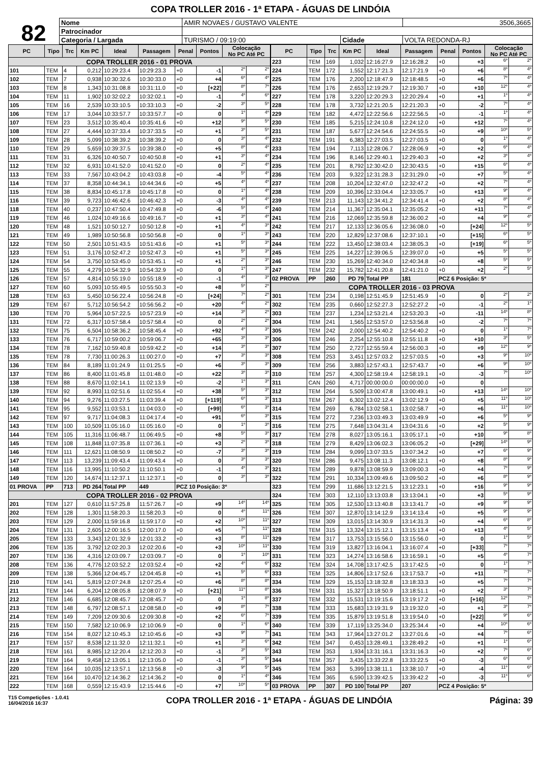COPA TROLLER 2016 - 1ª ETAPA - ÁGUAS DE LINDÓIA
82
| Nome | AMIR NOVAES / GUSTAVO VALENTE | | | 3506,3665 |
| Patrocinador | | | | |
| Categoria / Largada | TURISMO / 09:19:00 | Cidade | VOLTA REDONDA-RJ | |
| PC | Tipo | Trc | Km PC | Ideal | Passagem | Penal | Pontos | Colocação No PC Até PC | |
| --- | --- | --- | --- | --- | --- | --- | --- | --- | --- |
| COPA TROLLER 2016 - 01 PROVA | | | | | | | | | |
| 101 | TEM | 4 | 0,212 | 10:29:23.4 | 10:29:23.3 | +0 | -1 | 2º | 2º |
| 102 | TEM | 7 | 0,938 | 10:30:32.6 | 10:30:33.0 | +0 | +4 | 6º | 4º |
| 103 | TEM | 8 | 1,343 | 10:31:08.8 | 10:31:11.0 | +0 | [+22] | 8º | 7º |
| 104 | TEM | 11 | 1,902 | 10:32:02.2 | 10:32:02.1 | +0 | -1 | 4º | 6º |
| 105 | TEM | 16 | 2,539 | 10:33:10.5 | 10:33:10.3 | +0 | -2 | 3º | 5º |
| 106 | TEM | 17 | 3,044 | 10:33:57.7 | 10:33:57.7 | +0 | 0 | 1º | 4º |
| 107 | TEM | 23 | 3,512 | 10:35:40.4 | 10:35:41.6 | +0 | +12 | 9º | 5º |
| 108 | TEM | 27 | 4,444 | 10:37:33.4 | 10:37:33.5 | +0 | +1 | 3º | 5º |
| 109 | TEM | 28 | 5,099 | 10:38:39.2 | 10:38:39.2 | +0 | 0 | 3º | 4º |
| 110 | TEM | 29 | 5,659 | 10:39:37.5 | 10:39:38.0 | +0 | +5 | 8º | 4º |
| 111 | TEM | 31 | 6,326 | 10:40:50.7 | 10:40:50.8 | +0 | +1 | 3º | 4º |
| 112 | TEM | 32 | 6,931 | 10:41:52.0 | 10:41:52.0 | +0 | 0 | 2º | 4º |
| 113 | TEM | 33 | 7,567 | 10:43:04.2 | 10:43:03.8 | +0 | -4 | 5º | 4º |
| 114 | TEM | 37 | 8,358 | 10:44:34.1 | 10:44:34.6 | +0 | +5 | 4º | 4º |
| 115 | TEM | 38 | 8,834 | 10:45:17.8 | 10:45:17.8 | +0 | 0 | 1º | 4º |
| 116 | TEM | 39 | 9,723 | 10:46:42.6 | 10:46:42.3 | +0 | -3 | 4º | 4º |
| 118 | TEM | 40 | 0,237 | 10:47:50.4 | 10:47:49.8 | +0 | -6 | 5º | 4º |
| 119 | TEM | 46 | 1,024 | 10:49:16.6 | 10:49:16.7 | +0 | +1 | 3º | 4º |
| 120 | TEM | 48 | 1,521 | 10:50:12.7 | 10:50:12.8 | +0 | +1 | 4º | 3º |
| 121 | TEM | 49 | 1,989 | 10:50:56.8 | 10:50:56.8 | +0 | 0 | 1º | 3º |
| 122 | TEM | 50 | 2,501 | 10:51:43.5 | 10:51:43.6 | +0 | +1 | 5º | 3º |
| 123 | TEM | 51 | 3,176 | 10:52:47.2 | 10:52:47.3 | +0 | +1 | 5º | 3º |
| 124 | TEM | 54 | 3,750 | 10:53:45.0 | 10:53:45.1 | +0 | +1 | 2º | 3º |
| 125 | TEM | 55 | 4,279 | 10:54:32.9 | 10:54:32.9 | +0 | 0 | 1º | 3º |
| 126 | TEM | 57 | 4,814 | 10:55:19.0 | 10:55:18.9 | +0 | -1 | 4º | 3º |
| 127 | TEM | 60 | 5,093 | 10:55:49.5 | 10:55:50.3 | +0 | +8 | 5º | 2º |
| 128 | TEM | 63 | 5,450 | 10:56:22.4 | 10:56:24.8 | +0 | [+24] | 7º | 2º |
| 129 | TEM | 67 | 5,712 | 10:56:54.2 | 10:56:56.2 | +0 | +20 | 4º | 2º |
| 130 | TEM | 70 | 5,964 | 10:57:22.5 | 10:57:23.9 | +0 | +14 | 3º | 2º |
| 131 | TEM | 72 | 6,317 | 10:57:58.4 | 10:57:58.4 | +0 | 0 | 2º | 2º |
| 132 | TEM | 75 | 6,504 | 10:58:36.2 | 10:58:45.4 | +0 | +92 | 4º | 3º |
| 133 | TEM | 76 | 6,717 | 10:59:00.2 | 10:59:06.7 | +0 | +65 | 3º | 3º |
| 134 | TEM | 78 | 7,162 | 10:59:40.8 | 10:59:42.2 | +0 | +14 | 3º | 3º |
| 135 | TEM | 78 | 7,730 | 11:00:26.3 | 11:00:27.0 | +0 | +7 | 3º | 3º |
| 136 | TEM | 84 | 8,189 | 11:01:24.9 | 11:01:25.5 | +0 | +6 | 3º | 3º |
| 137 | TEM | 86 | 8,400 | 11:01:45.8 | 11:01:48.0 | +0 | +22 | 3º | 3º |
| 138 | TEM | 88 | 8,670 | 11:02:14.1 | 11:02:13.9 | +0 | -2 | 1º | 3º |
| 139 | TEM | 92 | 8,993 | 11:02:51.6 | 11:02:55.4 | +0 | +38 | 5º | 3º |
| 140 | TEM | 94 | 9,276 | 11:03:27.5 | 11:03:39.4 | +0 | [+119] | 6º | 3º |
| 141 | TEM | 95 | 9,552 | 11:03:53.1 | 11:04:03.0 | +0 | [+99] | 6º | 3º |
| 142 | TEM | 97 | 9,717 | 11:04:08.3 | 11:04:17.4 | +0 | +91 | 6º | 3º |
| 143 | TEM | 100 | 10,509 | 11:05:16.0 | 11:05:16.0 | +0 | 0 | 1º | 3º |
| 144 | TEM | 105 | 11,316 | 11:06:48.7 | 11:06:49.5 | +0 | +8 | 5º | 3º |
| 145 | TEM | 108 | 11,848 | 11:07:35.8 | 11:07:36.1 | +0 | +3 | 2º | 3º |
| 146 | TEM | 111 | 12,621 | 11:08:50.9 | 11:08:50.2 | +0 | -7 | 3º | 3º |
| 147 | TEM | 113 | 13,239 | 11:09:43.4 | 11:09:43.4 | +0 | 0 | 3º | 3º |
| 148 | TEM | 116 | 13,995 | 11:10:50.2 | 11:10:50.1 | +0 | -1 | 4º | 3º |
| 149 | TEM | 120 | 14,674 | 11:12:37.1 | 11:12:37.1 | +0 | 0 | 3º | 3º |
| 01 PROVA | PP | 713 | PD 264 | Total PP | 449 | PCZ 10 Posição: 3º | | | |
| COPA TROLLER 2016 - 02 PROVA | | | | | | | | | |
| 201 | TEM | 127 | 0,610 | 11:57:25.8 | 11:57:26.7 | +0 | +9 | 14º | 14º |
| 202 | TEM | 128 | 1,301 | 11:58:20.3 | 11:58:20.3 | +0 | 0 | 4º | 11º |
| 203 | TEM | 129 | 2,000 | 11:59:16.8 | 11:59:17.0 | +0 | +2 | 10º | 11º |
| 204 | TEM | 131 | 2,605 | 12:00:16.5 | 12:00:17.0 | +0 | +5 | 7º | 11º |
| 205 | TEM | 133 | 3,343 | 12:01:32.9 | 12:01:33.2 | +0 | +3 | 8º | 11º |
| 206 | TEM | 135 | 3,792 | 12:02:20.3 | 12:02:20.6 | +0 | +3 | 10º | 11º |
| 207 | TEM | 136 | 4,316 | 12:03:09.7 | 12:03:09.7 | +0 | 0 | 1º | 10º |
| 208 | TEM | 136 | 4,776 | 12:03:52.2 | 12:03:52.4 | +0 | +2 | 4º | 6º |
| 209 | TEM | 138 | 5,366 | 12:04:45.7 | 12:04:45.8 | +0 | +1 | 5º | 6º |
| 210 | TEM | 141 | 5,819 | 12:07:24.8 | 12:07:25.4 | +0 | +6 | 8º | 8º |
| 211 | TEM | 144 | 6,204 | 12:08:05.8 | 12:08:07.9 | +0 | [+21] | 11º | 8º |
| 212 | TEM | 146 | 6,685 | 12:08:45.7 | 12:08:45.7 | +0 | 0 | 1º | 8º |
| 213 | TEM | 148 | 6,797 | 12:08:57.1 | 12:08:58.0 | +0 | +9 | 8º | 7º |
| 214 | TEM | 149 | 7,209 | 12:09:30.6 | 12:09:30.8 | +0 | +2 | 6º | 7º |
| 215 | TEM | 150 | 7,582 | 12:10:06.9 | 12:10:06.9 | +0 | 0 | 1º | 6º |
| 216 | TEM | 154 | 8,027 | 12:10:45.3 | 12:10:45.6 | +0 | +3 | 9º | 7º |
| 217 | TEM | 157 | 8,538 | 12:11:32.0 | 12:11:32.1 | +0 | +1 | 3º | 6º |
| 218 | TEM | 161 | 8,985 | 12:12:20.4 | 12:12:20.3 | +0 | -1 | 3º | 5º |
| 219 | TEM | 164 | 9,458 | 12:13:05.1 | 12:13:05.0 | +0 | -1 | 3º | 5º |
| 220 | TEM | 164 | 10,035 | 12:13:57.1 | 12:13:56.8 | +0 | -3 | 9º | 5º |
| 221 | TEM | 164 | 10,470 | 12:14:36.2 | 12:14:36.2 | +0 | 0 | 1º | 4º |
| 222 | TEM | 168 | 0,559 | 12:15:43.9 | 12:15:44.6 | +0 | +7 | 10º | 5º |
| PC | Tipo | Trc | Km PC | Ideal | Passagem | Penal | Pontos | Colocação No PC Até PC | |
| --- | --- | --- | --- | --- | --- | --- | --- | --- | --- |
| 223 | TEM | 169 | 1,032 | 12:16:27.9 | 12:16:28.2 | +0 | +3 | 6º | 2º |
| 224 | TEM | 172 | 1,552 | 12:17:21.3 | 12:17:21.9 | +0 | +6 | 8º | 4º |
| 225 | TEM | 176 | 2,200 | 12:18:47.9 | 12:18:48.5 | +0 | +6 | 7º | 4º |
| 226 | TEM | 176 | 2,653 | 12:19:29.7 | 12:19:30.7 | +0 | +10 | 12º | 4º |
| 227 | TEM | 178 | 3,220 | 12:20:29.3 | 12:20:29.4 | +0 | +1 | 1º | 4º |
| 228 | TEM | 178 | 3,732 | 12:21:20.5 | 12:21:20.3 | +0 | -2 | 7º | 4º |
| 229 | TEM | 182 | 4,472 | 12:22:56.6 | 12:22:56.5 | +0 | -1 | 1º | 4º |
| 230 | TEM | 185 | 5,215 | 12:24:10.8 | 12:24:12.0 | +0 | +12 | 7º | 4º |
| 231 | TEM | 187 | 5,677 | 12:24:54.6 | 12:24:55.5 | +0 | +9 | 10º | 5º |
| 232 | TEM | 191 | 6,383 | 12:27:03.5 | 12:27:03.5 | +0 | 0 | 1º | 4º |
| 233 | TEM | 194 | 7,113 | 12:28:06.7 | 12:28:06.9 | +0 | +2 | 6º | 4º |
| 234 | TEM | 196 | 8,146 | 12:29:40.1 | 12:29:40.3 | +0 | +2 | 3º | 4º |
| 235 | TEM | 201 | 8,792 | 12:30:42.0 | 12:30:43.5 | +0 | +15 | 6º | 4º |
| 236 | TEM | 203 | 9,322 | 12:31:28.3 | 12:31:29.0 | +0 | +7 | 5º | 4º |
| 237 | TEM | 208 | 10,204 | 12:32:47.0 | 12:32:47.2 | +0 | +2 | 7º | 4º |
| 238 | TEM | 209 | 10,396 | 12:33:04.4 | 12:33:05.7 | +0 | +13 | 9º | 4º |
| 239 | TEM | 213 | 11,143 | 12:34:41.2 | 12:34:41.4 | +0 | +2 | 8º | 4º |
| 240 | TEM | 214 | 11,367 | 12:35:04.1 | 12:35:05.2 | +0 | +11 | 7º | 4º |
| 241 | TEM | 216 | 12,069 | 12:35:59.8 | 12:36:00.2 | +0 | +4 | 9º | 4º |
| 242 | TEM | 217 | 12,133 | 12:36:05.6 | 12:36:08.0 | +0 | [+24] | 12º | 5º |
| 243 | TEM | 220 | 12,829 | 12:37:08.6 | 12:37:10.1 | +0 | [+15] | 6º | 5º |
| 244 | TEM | 222 | 13,450 | 12:38:03.4 | 12:38:05.3 | +0 | [+19] | 6º | 5º |
| 245 | TEM | 225 | 14,227 | 12:39:06.5 | 12:39:07.0 | +0 | +5 | 5º | 5º |
| 246 | TEM | 230 | 15,269 | 12:40:34.0 | 12:40:34.8 | +0 | +8 | 5º | 5º |
| 247 | TEM | 232 | 15,782 | 12:41:20.8 | 12:41:21.0 | +0 | +2 | 2º | 5º |
| 02 PROVA | PP | 260 | PD 79 | Total PP | 181 | PCZ 6 Posição: 5º | | | |
| COPA TROLLER 2016 - 03 PROVA | | | | | | | | | |
| 301 | TEM | 234 | 0,198 | 12:51:45.9 | 12:51:45.9 | +0 | 0 | 2º | 2º |
| 302 | TEM | 235 | 0,660 | 12:52:27.3 | 12:52:27.2 | +0 | -1 | 2º | 1º |
| 303 | TEM | 237 | 1,234 | 12:53:21.4 | 12:53:20.3 | +0 | -11 | 14º | 8º |
| 304 | TEM | 241 | 1,565 | 12:53:57.0 | 12:53:56.8 | +0 | -2 | 7º | 7º |
| 305 | TEM | 242 | 2,000 | 12:54:40.2 | 12:54:40.2 | +0 | 0 | 1º | 7º |
| 306 | TEM | 246 | 2,254 | 12:55:10.8 | 12:55:11.8 | +0 | +10 | 3º | 5º |
| 307 | TEM | 250 | 2,727 | 12:55:59.4 | 12:56:00.3 | +0 | +9 | 12º | 9º |
| 308 | TEM | 253 | 3,451 | 12:57:03.2 | 12:57:03.5 | +0 | +3 | 9º | 10º |
| 309 | TEM | 256 | 3,883 | 12:57:43.1 | 12:57:43.7 | +0 | +6 | 9º | 10º |
| 310 | TEM | 257 | 4,300 | 12:58:19.4 | 12:58:19.1 | +0 | -3 | 7º | 10º |
| 311 | CAN | 260 | 4,717 | 00:00:00.0 | 00:00:00.0 | +0 | 0 | | |
| 312 | TEM | 264 | 5,509 | 13:00:47.8 | 13:00:49.1 | +0 | +13 | 14º | 10º |
| 313 | TEM | 267 | 6,302 | 13:02:12.4 | 13:02:12.9 | +0 | +5 | 11º | 10º |
| 314 | TEM | 269 | 6,784 | 13:02:58.1 | 13:02:58.7 | +0 | +6 | 11º | 10º |
| 315 | TEM | 272 | 7,236 | 13:03:49.3 | 13:03:49.9 | +0 | +6 | 5º | 9º |
| 316 | TEM | 275 | 7,648 | 13:04:31.4 | 13:04:31.6 | +0 | +2 | 5º | 9º |
| 317 | TEM | 278 | 8,027 | 13:05:16.1 | 13:05:17.1 | +0 | +10 | 9º | 8º |
| 318 | TEM | 279 | 8,429 | 13:06:02.3 | 13:06:05.2 | +0 | [+29] | 14º | 9º |
| 319 | TEM | 284 | 9,099 | 13:07:33.5 | 13:07:34.2 | +0 | +7 | 6º | 9º |
| 320 | TEM | 286 | 9,475 | 13:08:11.3 | 13:08:12.1 | +0 | +8 | 8º | 9º |
| 321 | TEM | 289 | 9,878 | 13:08:59.9 | 13:09:00.3 | +0 | +4 | 7º | 9º |
| 322 | TEM | 291 | 10,334 | 13:09:49.6 | 13:09:50.2 | +0 | +6 | 8º | 9º |
| 323 | TEM | 299 | 11,686 | 13:12:21.5 | 13:12:23.1 | +0 | +16 | 9º | 9º |
| 324 | TEM | 303 | 12,110 | 13:13:03.8 | 13:13:04.1 | +0 | +3 | 5º | 9º |
| 325 | TEM | 305 | 12,530 | 13:13:40.8 | 13:13:41.7 | +0 | +9 | 9º | 9º |
| 326 | TEM | 307 | 12,870 | 13:14:12.9 | 13:14:13.4 | +0 | +5 | 9º | 9º |
| 327 | TEM | 309 | 13,015 | 13:14:30.9 | 13:14:31.3 | +0 | +4 | 6º | 8º |
| 328 | TEM | 315 | 13,324 | 13:15:12.1 | 13:15:13.4 | +0 | +13 | 4º | 5º |
| 329 | TEM | 317 | 13,753 | 13:15:56.0 | 13:15:56.0 | +0 | 0 | 1º | 5º |
| 330 | TEM | 319 | 13,827 | 13:16:04.1 | 13:16:07.4 | +0 | [+33] | 7º | 7º |
| 331 | TEM | 323 | 14,274 | 13:16:58.6 | 13:16:59.1 | +0 | +5 | 4º | 7º |
| 332 | TEM | 324 | 14,708 | 13:17:42.5 | 13:17:42.5 | +0 | 0 | 1º | 7º |
| 333 | TEM | 325 | 14,806 | 13:17:52.6 | 13:17:53.7 | +0 | +11 | 7º | 7º |
| 334 | TEM | 329 | 15,153 | 13:18:32.8 | 13:18:33.3 | +0 | +5 | 7º | 7º |
| 336 | TEM | 331 | 15,327 | 13:18:50.9 | 13:18:51.1 | +0 | +2 | 3º | 7º |
| 337 | TEM | 332 | 15,531 | 13:19:15.6 | 13:19:17.2 | +0 | [+16] | 12º | 7º |
| 338 | TEM | 333 | 15,683 | 13:19:31.9 | 13:19:32.0 | +0 | +1 | 3º | 7º |
| 339 | TEM | 335 | 15,879 | 13:19:51.8 | 13:19:54.0 | +0 | [+22] | 9º | 6º |
| 340 | TEM | 339 | 17,119 | 13:25:34.0 | 13:25:34.4 | +0 | +4 | 10º | 6º |
| 341 | TEM | 343 | 17,964 | 13:27:01.2 | 13:27:01.6 | +0 | +4 | 7º | 6º |
| 342 | TEM | 347 | 0,453 | 13:28:49.1 | 13:28:49.2 | +0 | +1 | 1º | 6º |
| 343 | TEM | 353 | 1,934 | 13:31:16.1 | 13:31:16.3 | +0 | +2 | 7º | 6º |
| 344 | TEM | 357 | 3,435 | 13:33:22.8 | 13:33:22.5 | +0 | -3 | 6º | 6º |
| 345 | TEM | 363 | 5,399 | 13:38:11.1 | 13:38:10.7 | +0 | -4 | 11º | 6º |
| 346 | TEM | 365 | 6,590 | 13:39:42.5 | 13:39:42.2 | +0 | -3 | 11º | 6º |
| 03 PROVA | PP | 307 | PD 100 | Total PP | 207 | PCZ 4 Posição: 5º | | | |
T15 Competições - 1.0.41
16/04/2016 16:37
COPA TROLLER 2016 - 1ª ETAPA - ÁGUAS DE LINDÓIA
Página: 39